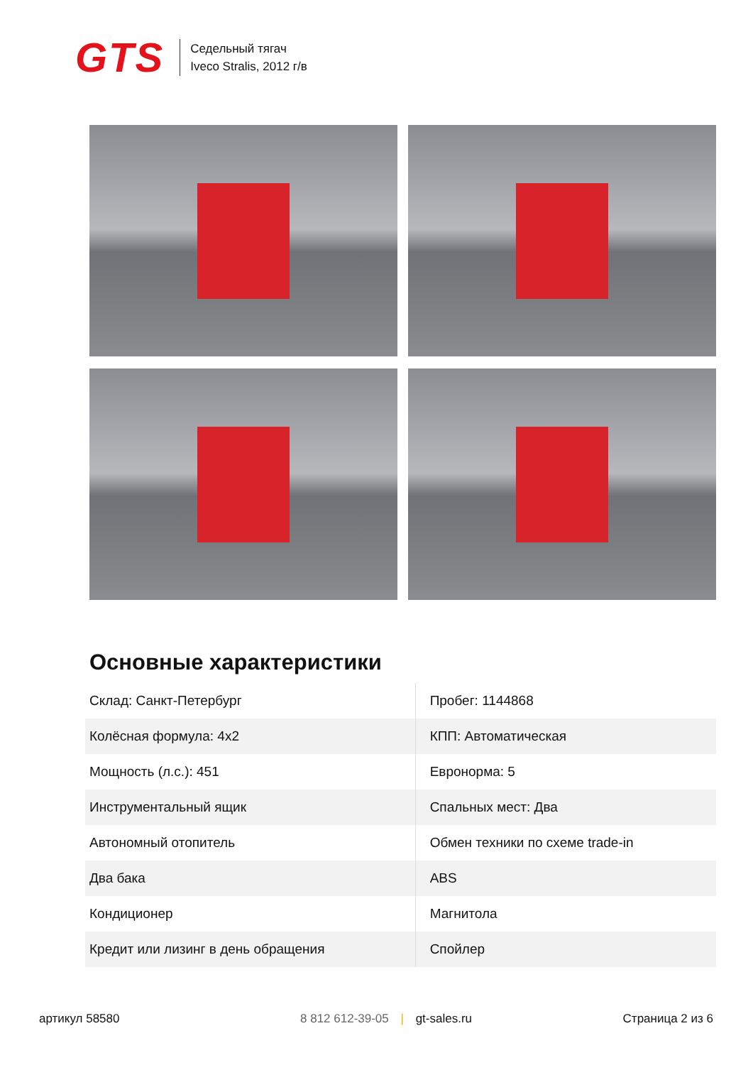GTS
Седельный тягач
Iveco Stralis, 2012 г/в
Основные характеристики
| Склад: Санкт-Петербург | Пробег: 1144868 |
| Колёсная формула: 4x2 | КПП: Автоматическая |
| Мощность (л.с.): 451 | Евронорма: 5 |
| Инструментальный ящик | Спальных мест: Два |
| Автономный отопитель | Обмен техники по схеме trade-in |
| Два бака | ABS |
| Кондиционер | Магнитола |
| Кредит или лизинг в день обращения | Спойлер |
артикул 58580 8 812 612-39-05 | gt-sales.ru Страница 2 из 6